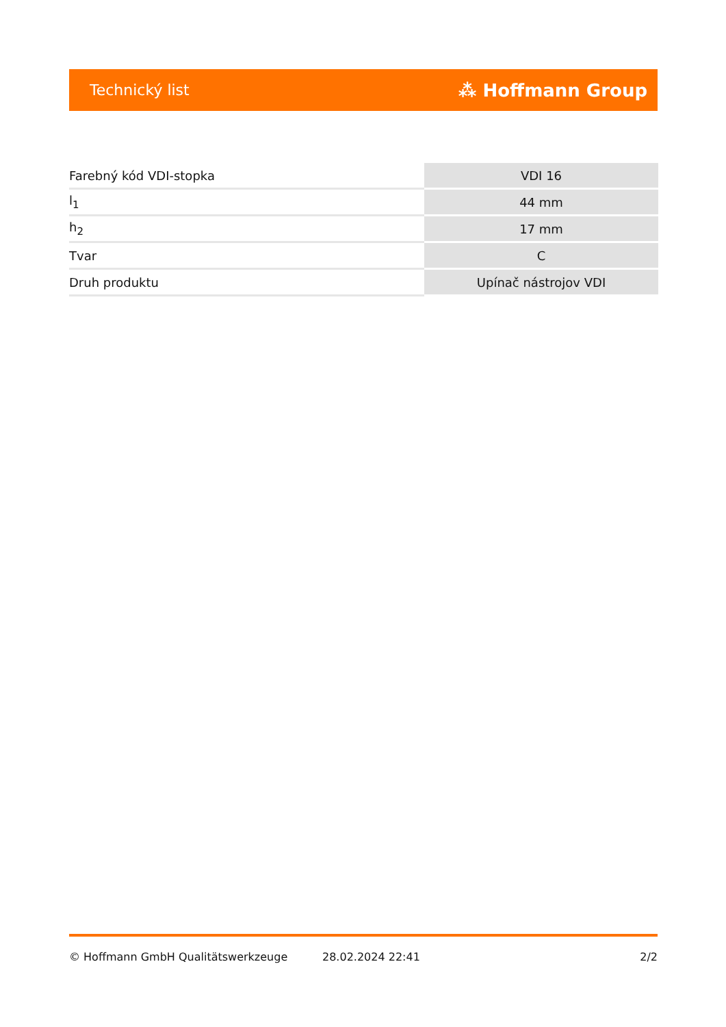Technický list ⁂ Hoffmann Group
| Farebný kód VDI-stopka | VDI 16 |
| l<sub>1</sub> | 44 mm |
| h<sub>2</sub> | 17 mm |
| Tvar | C |
| Druh produktu | Upínač nástrojov VDI |
© Hoffmann GmbH Qualitätswerkzeuge 28.02.2024 22:41 2/2